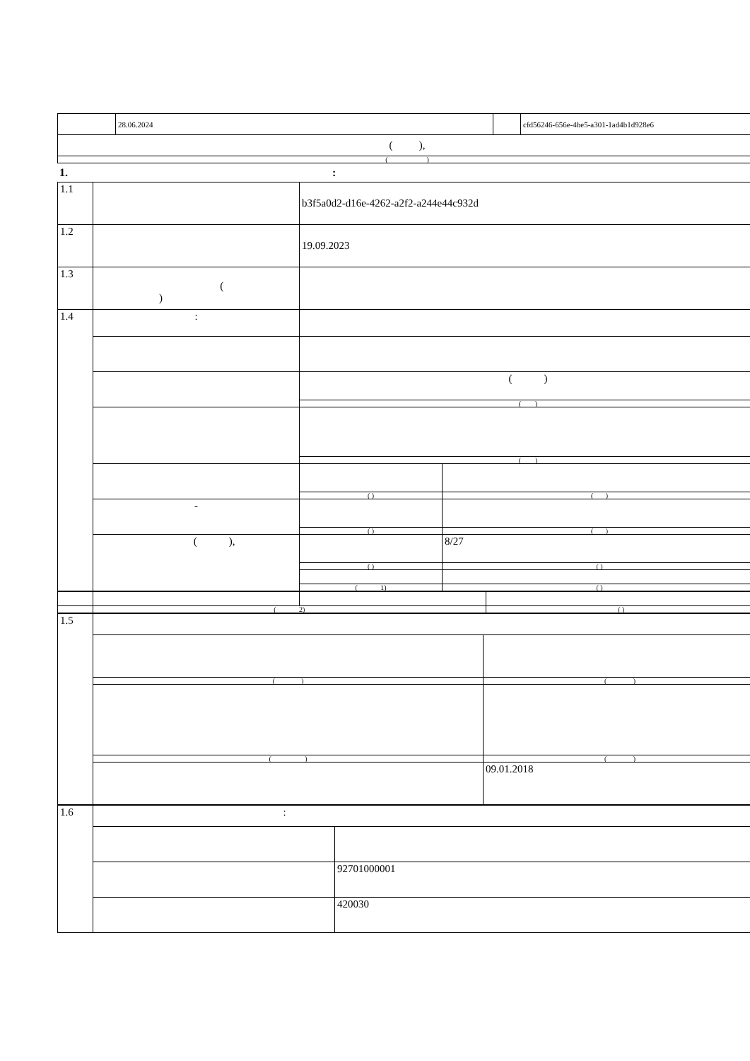| | 28.06.2024 | | cfd56246-656e-4be5-a301-1ad4b1d928e6 |
| ( ), | | | |
| ( ) | | | |
1. :
| 1.1 | | b3f5a0d2-d16e-4262-a2f2-a244e44c932d | |
| 1.2 | | 19.09.2023 | |
| 1.3 | ( ) | | |
| 1.4 | : | | |
| | | ( ) | |
| | | ( ) | |
| | | ( ) | |
| | | ( ) | ( ) |
| | - | | |
| | | ( ) | ( ) |
| | ( ), | | 8/27 |
| | | ( ) | ( ) |
| | | ( 1) | ( ) |
| | ( 2) | | ( ) |
| 1.5 | | |
| | ( ) | ( ) |
| | ( ) | ( ) |
| | | 09.01.2018 |
| 1.6 | : | |
| | | 92701000001 |
| | | 420030 |